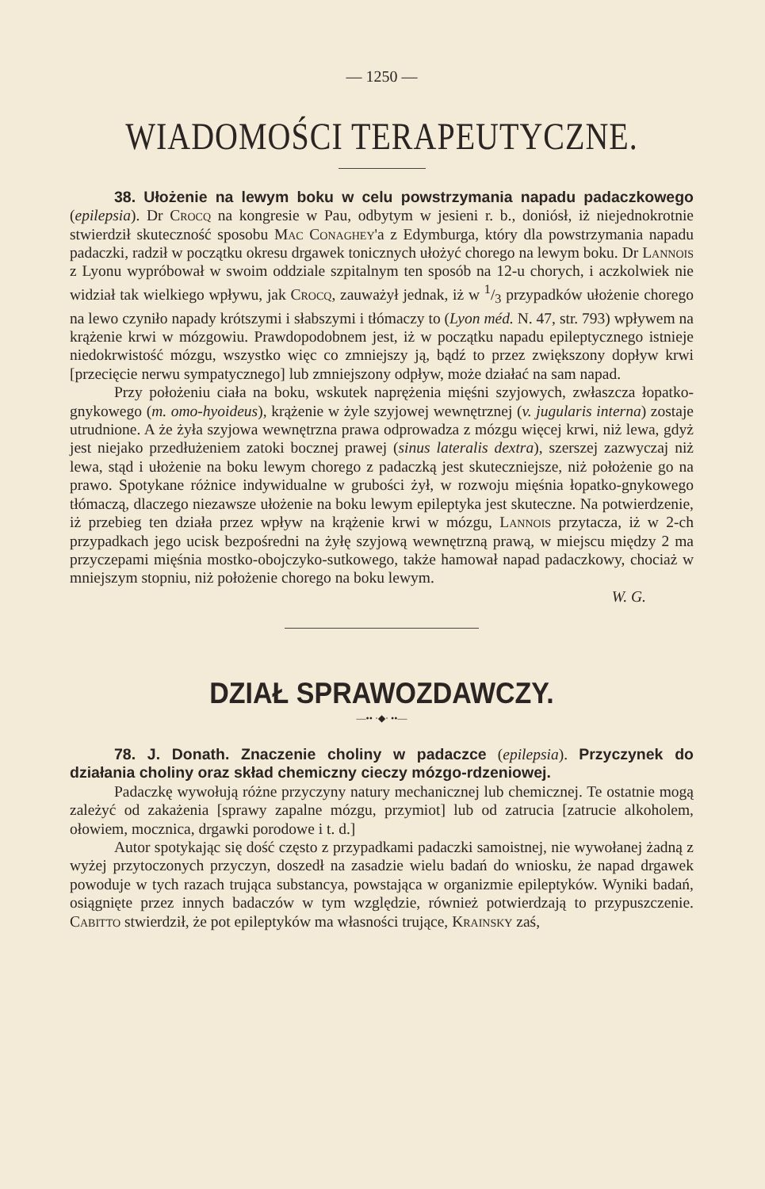— 1250 —
WIADOMOŚCI TERAPEUTYCZNE.
38. Ułożenie na lewym boku w celu powstrzymania napadu padaczkowego (epilepsia). Dr Crocq na kongresie w Pau, odbytym w jesieni r. b., doniósł, iż niejednokrotnie stwierdził skuteczność sposobu Mac Conaghey'a z Edymburga, który dla powstrzymania napadu padaczki, radził w początku okresu drgawek tonicznych ułożyć chorego na lewym boku. Dr Lannois z Lyonu wypróbował w swoim oddziale szpitalnym ten sposób na 12-u chorych, i aczkolwiek nie widział tak wielkiego wpływu, jak Crocq, zauważył jednak, iż w 1/3 przypadków ułożenie chorego na lewo czyniło napady krótszymi i słabszymi i tłómaczy to (Lyon méd. N. 47, str. 793) wpływem na krążenie krwi w mózgowiu. Prawdopodobnem jest, iż w początku napadu epileptycznego istnieje niedokrwistość mózgu, wszystko więc co zmniejszy ją, bądź to przez zwiększony dopływ krwi [przecięcie nerwu sympatycznego] lub zmniejszony odpływ, może działać na sam napad.
Przy położeniu ciała na boku, wskutek naprężenia mięśni szyjowych, zwłaszcza łopatko-gnykowego (m. omo-hyoideus), krążenie w żyle szyjowej wewnętrznej (v. jugularis interna) zostaje utrudnione. A że żyła szyjowa wewnętrzna prawa odprowadza z mózgu więcej krwi, niż lewa, gdyż jest niejako przedłużeniem zatoki bocznej prawej (sinus lateralis dextra), szerszej zazwyczaj niż lewa, stąd i ułożenie na boku lewym chorego z padaczką jest skuteczniejsze, niż położenie go na prawo. Spotykane różnice indywidualne w grubości żył, w rozwoju mięśnia łopatko-gnykowego tłómaczą, dlaczego niezawsze ułożenie na boku lewym epileptyka jest skuteczne. Na potwierdzenie, iż przebieg ten działa przez wpływ na krążenie krwi w mózgu, Lannois przytacza, iż w 2-ch przypadkach jego ucisk bezpośredni na żyłę szyjową wewnętrzną prawą, w miejscu między 2 ma przyczepami mięśnia mostko-obojczyko-sutkowego, także hamował napad padaczkowy, chociaż w mniejszym stopniu, niż położenie chorego na boku lewym.
W. G.
DZIAŁ SPRAWOZDAWCZY.
—•• ·◆· ••—
78. J. Donath. Znaczenie choliny w padaczce (epilepsia). Przyczynek do działania choliny oraz skład chemiczny cieczy mózgo-rdzeniowej.
Padaczkę wywołują różne przyczyny natury mechanicznej lub chemicznej. Te ostatnie mogą zależyć od zakażenia [sprawy zapalne mózgu, przymiot] lub od zatrucia [zatrucie alkoholem, ołowiem, mocznica, drgawki porodowe i t. d.]
Autor spotykając się dość często z przypadkami padaczki samoistnej, nie wywołanej żadną z wyżej przytoczonych przyczyn, doszedł na zasadzie wielu badań do wniosku, że napad drgawek powoduje w tych razach trująca substancya, powstająca w organizmie epileptyków. Wyniki badań, osiągnięte przez innych badaczów w tym względzie, również potwierdzają to przypuszczenie. Cabitto stwierdził, że pot epileptyków ma własności trujące, Krainsky zaś,